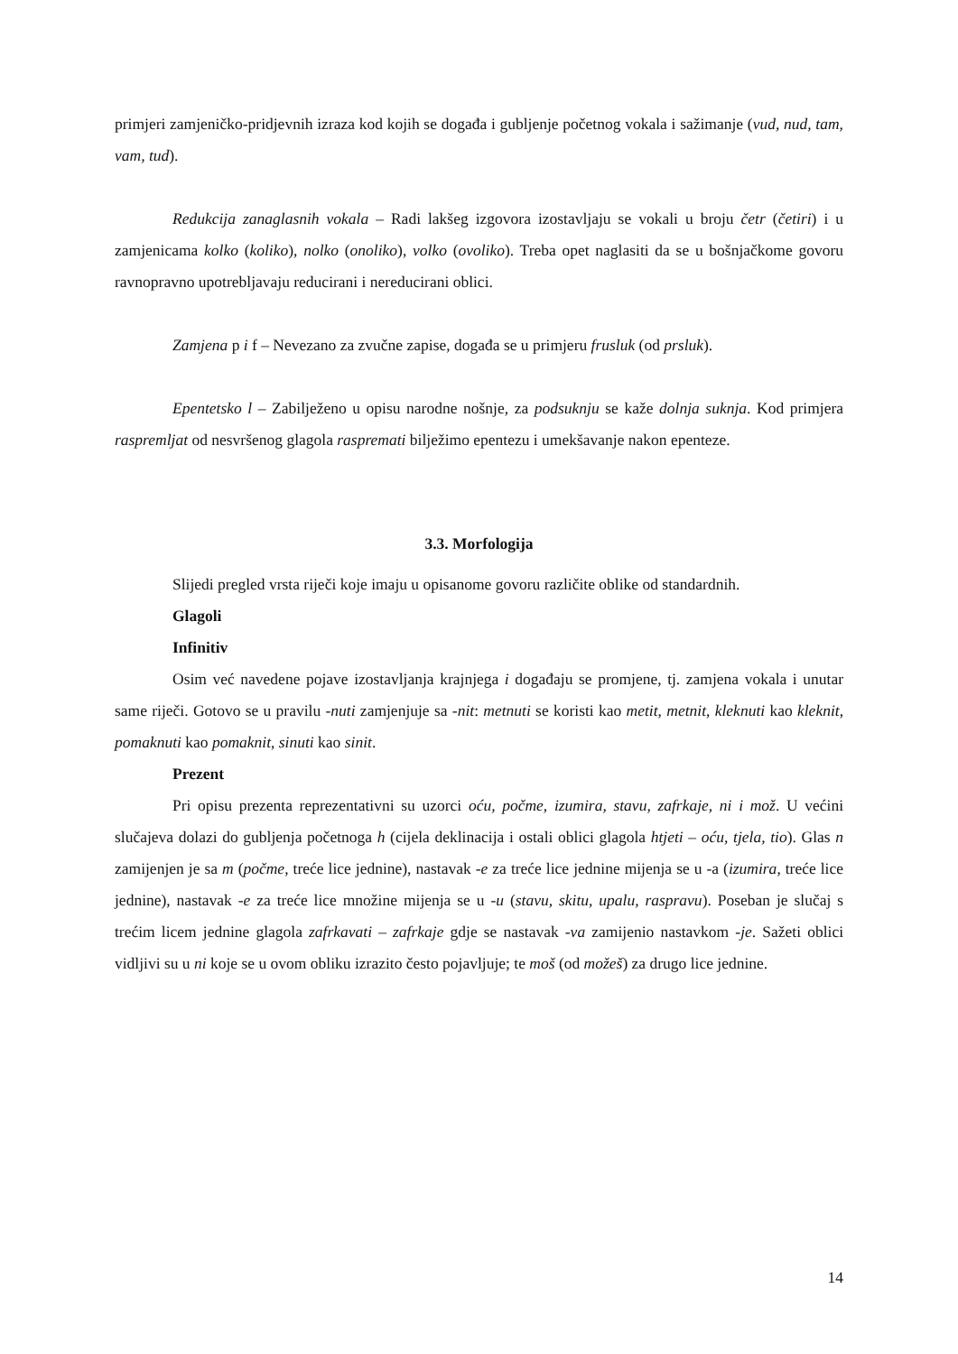primjeri zamjeničko-pridjevnih izraza kod kojih se događa i gubljenje početnog vokala i sažimanje (vud, nud, tam, vam, tud).
Redukcija zanaglasnih vokala – Radi lakšeg izgovora izostavljaju se vokali u broju četr (četiri) i u zamjenicama kolko (koliko), nolko (onoliko), volko (ovoliko). Treba opet naglasiti da se u bošnjačkome govoru ravnopravno upotrebljavaju reducirani i nereducirani oblici.
Zamjena p i f – Nevezano za zvučne zapise, događa se u primjeru frusluk (od prsluk).
Epentetsko l – Zabilježeno u opisu narodne nošnje, za podsuknju se kaže dolnja suknja. Kod primjera raspremljat od nesvršenog glagola raspremati bilježimo epentezu i umekšavanje nakon epenteze.
3.3. Morfologija
Slijedi pregled vrsta riječi koje imaju u opisanome govoru različite oblike od standardnih.
Glagoli
Infinitiv
Osim već navedene pojave izostavljanja krajnjega i događaju se promjene, tj. zamjena vokala i unutar same riječi. Gotovo se u pravilu -nuti zamjenjuje sa -nit: metnuti se koristi kao metit, metnit, kleknuti kao kleknit, pomaknuti kao pomaknit, sinuti kao sinit.
Prezent
Pri opisu prezenta reprezentativni su uzorci oću, počme, izumira, stavu, zafrkaje, ni i mož. U većini slučajeva dolazi do gubljenja početnoga h (cijela deklinacija i ostali oblici glagola htjeti – oću, tjela, tio). Glas n zamijenjen je sa m (počme, treće lice jednine), nastavak -e za treće lice jednine mijenja se u -a (izumira, treće lice jednine), nastavak -e za treće lice množine mijenja se u -u (stavu, skitu, upalu, raspravu). Poseban je slučaj s trećim licem jednine glagola zafrkavati – zafrkaje gdje se nastavak -va zamijenio nastavkom -je. Sažeti oblici vidljivi su u ni koje se u ovom obliku izrazito često pojavljuje; te moš (od možeš) za drugo lice jednine.
14